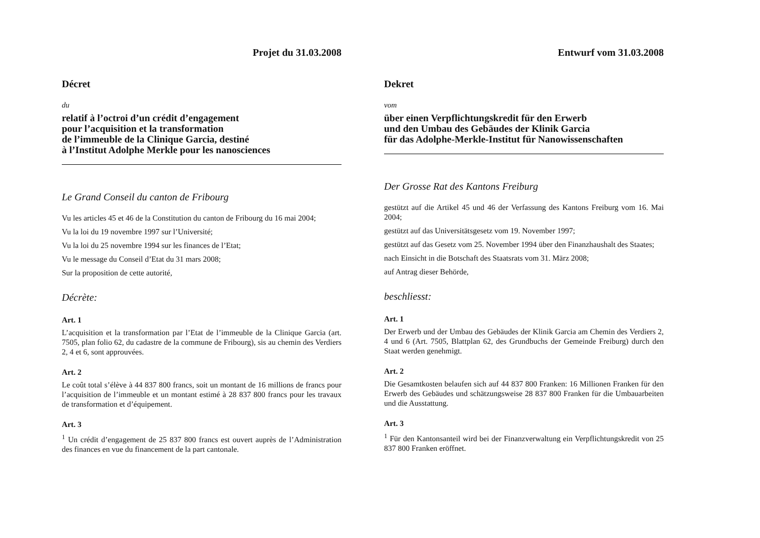Projet du 31.03.2008
Décret
du
relatif à l’octroi d’un crédit d’engagement
pour l’acquisition et la transformation
de l’immeuble de la Clinique Garcia, destiné
à l’Institut Adolphe Merkle pour les nanosciences
Le Grand Conseil du canton de Fribourg
Vu les articles 45 et 46 de la Constitution du canton de Fribourg du 16 mai 2004;
Vu la loi du 19 novembre 1997 sur l’Université;
Vu la loi du 25 novembre 1994 sur les finances de l’Etat;
Vu le message du Conseil d’Etat du 31 mars 2008;
Sur la proposition de cette autorité,
Décrète:
Art. 1
L’acquisition et la transformation par l’Etat de l’immeuble de la Clinique Garcia (art. 7505, plan folio 62, du cadastre de la commune de Fribourg), sis au chemin des Verdiers 2, 4 et 6, sont approuvées.
Art. 2
Le coût total s’élève à 44 837 800 francs, soit un montant de 16 millions de francs pour l’acquisition de l’immeuble et un montant estimé à 28 837 800 francs pour les travaux de transformation et d’équipement.
Art. 3
<sup>1</sup> Un crédit d’engagement de 25 837 800 francs est ouvert auprès de l’Administration des finances en vue du financement de la part cantonale.
Entwurf vom 31.03.2008
Dekret
vom
über einen Verpflichtungskredit für den Erwerb
und den Umbau des Gebäudes der Klinik Garcia
für das Adolphe-Merkle-Institut für Nanowissenschaften
Der Grosse Rat des Kantons Freiburg
gestützt auf die Artikel 45 und 46 der Verfassung des Kantons Freiburg vom 16. Mai 2004;
gestützt auf das Universitätsgesetz vom 19. November 1997;
gestützt auf das Gesetz vom 25. November 1994 über den Finanzhaushalt des Staates;
nach Einsicht in die Botschaft des Staatsrats vom 31. März 2008;
auf Antrag dieser Behörde,
beschliesst:
Art. 1
Der Erwerb und der Umbau des Gebäudes der Klinik Garcia am Chemin des Verdiers 2, 4 und 6 (Art. 7505, Blattplan 62, des Grundbuchs der Gemeinde Freiburg) durch den Staat werden genehmigt.
Art. 2
Die Gesamtkosten belaufen sich auf 44 837 800 Franken: 16 Millionen Franken für den Erwerb des Gebäudes und schätzungsweise 28 837 800 Franken für die Umbauarbeiten und die Ausstattung.
Art. 3
<sup>1</sup> Für den Kantonsanteil wird bei der Finanzverwaltung ein Verpflichtungskredit von 25 837 800 Franken eröffnet.